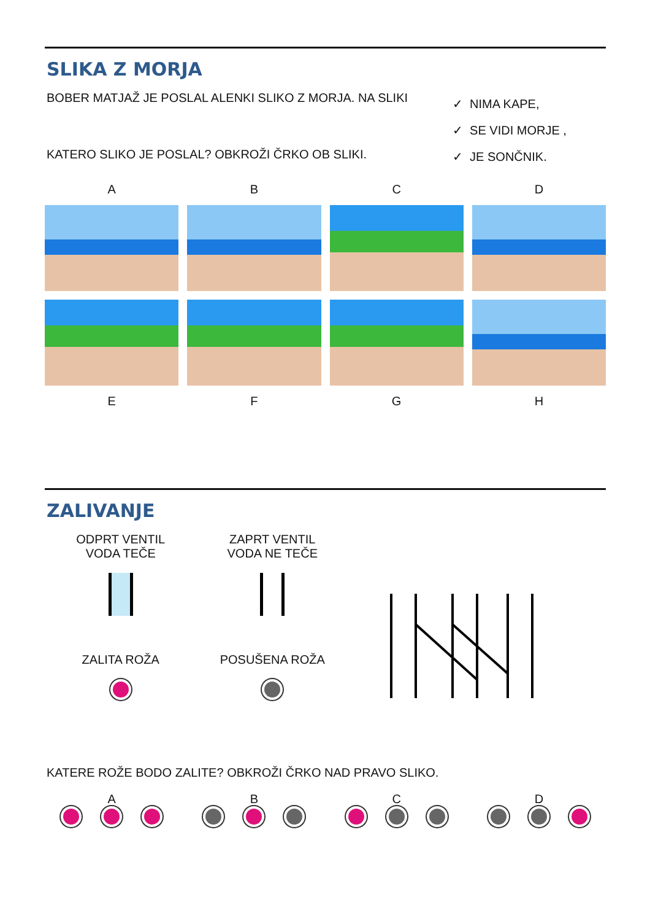SLIKA Z MORJA
BOBER MATJAŽ JE POSLAL ALENKI SLIKO Z MORJA. NA SLIKI
KATERO SLIKO JE POSLAL? OBKROŽI ČRKO OB SLIKI.
✓ NIMA KAPE,
✓ SE VIDI MORJE ,
✓ JE SONČNIK.
A
B
C
D
E
F
G
H
ZALIVANJE
ODPRT VENTIL
VODA TEČE
ZALITA ROŽA
ZAPRT VENTIL
VODA NE TEČE
POSUŠENA ROŽA
KATERE ROŽE BODO ZALITE? OBKROŽI ČRKO NAD PRAVO SLIKO.
A
B
C
D